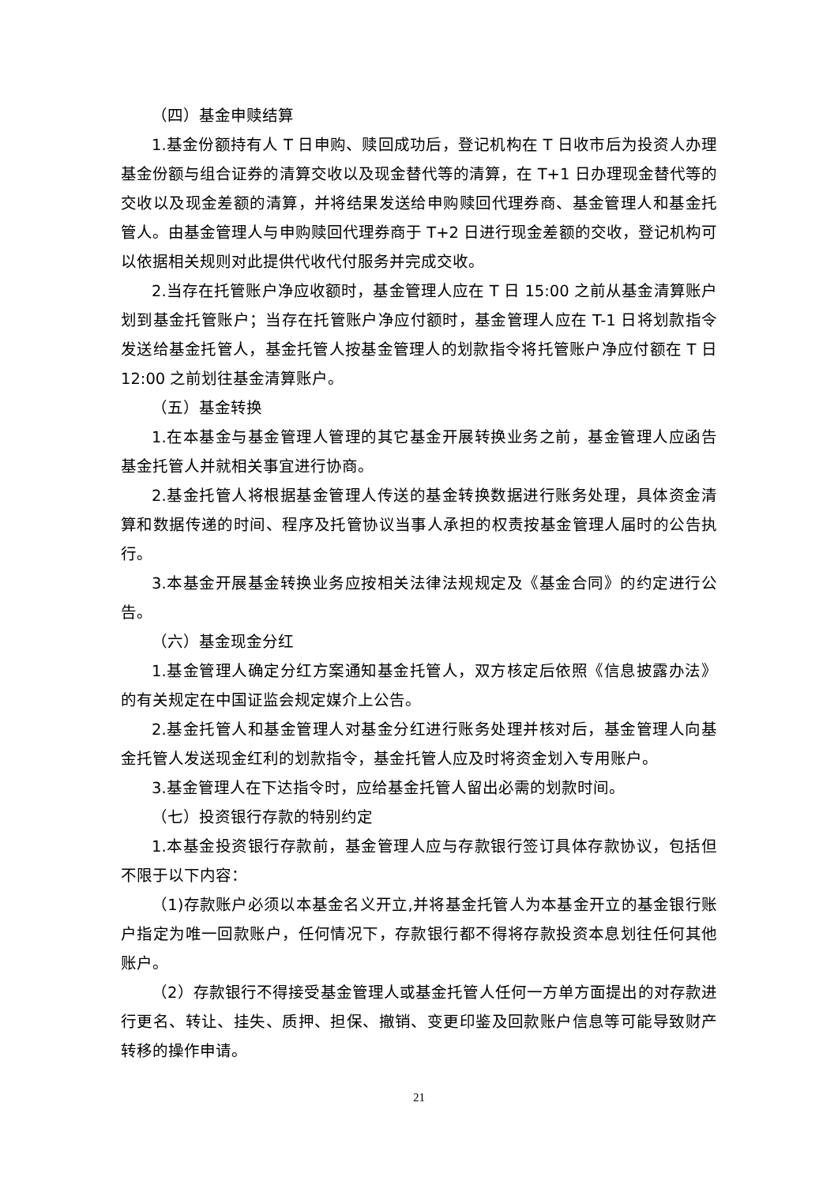（四）基金申赎结算
1.基金份额持有人 T 日申购、赎回成功后，登记机构在 T 日收市后为投资人办理基金份额与组合证券的清算交收以及现金替代等的清算，在 T+1 日办理现金替代等的交收以及现金差额的清算，并将结果发送给申购赎回代理券商、基金管理人和基金托管人。由基金管理人与申购赎回代理券商于 T+2 日进行现金差额的交收，登记机构可以依据相关规则对此提供代收代付服务并完成交收。
2.当存在托管账户净应收额时，基金管理人应在 T 日 15:00 之前从基金清算账户划到基金托管账户；当存在托管账户净应付额时，基金管理人应在 T-1 日将划款指令发送给基金托管人，基金托管人按基金管理人的划款指令将托管账户净应付额在 T 日 12:00 之前划往基金清算账户。
（五）基金转换
1.在本基金与基金管理人管理的其它基金开展转换业务之前，基金管理人应函告基金托管人并就相关事宜进行协商。
2.基金托管人将根据基金管理人传送的基金转换数据进行账务处理，具体资金清算和数据传递的时间、程序及托管协议当事人承担的权责按基金管理人届时的公告执行。
3.本基金开展基金转换业务应按相关法律法规规定及《基金合同》的约定进行公告。
（六）基金现金分红
1.基金管理人确定分红方案通知基金托管人，双方核定后依照《信息披露办法》的有关规定在中国证监会规定媒介上公告。
2.基金托管人和基金管理人对基金分红进行账务处理并核对后，基金管理人向基金托管人发送现金红利的划款指令，基金托管人应及时将资金划入专用账户。
3.基金管理人在下达指令时，应给基金托管人留出必需的划款时间。
（七）投资银行存款的特别约定
1.本基金投资银行存款前，基金管理人应与存款银行签订具体存款协议，包括但不限于以下内容：
（1)存款账户必须以本基金名义开立,并将基金托管人为本基金开立的基金银行账户指定为唯一回款账户，任何情况下，存款银行都不得将存款投资本息划往任何其他账户。
（2）存款银行不得接受基金管理人或基金托管人任何一方单方面提出的对存款进行更名、转让、挂失、质押、担保、撤销、变更印鉴及回款账户信息等可能导致财产转移的操作申请。
21